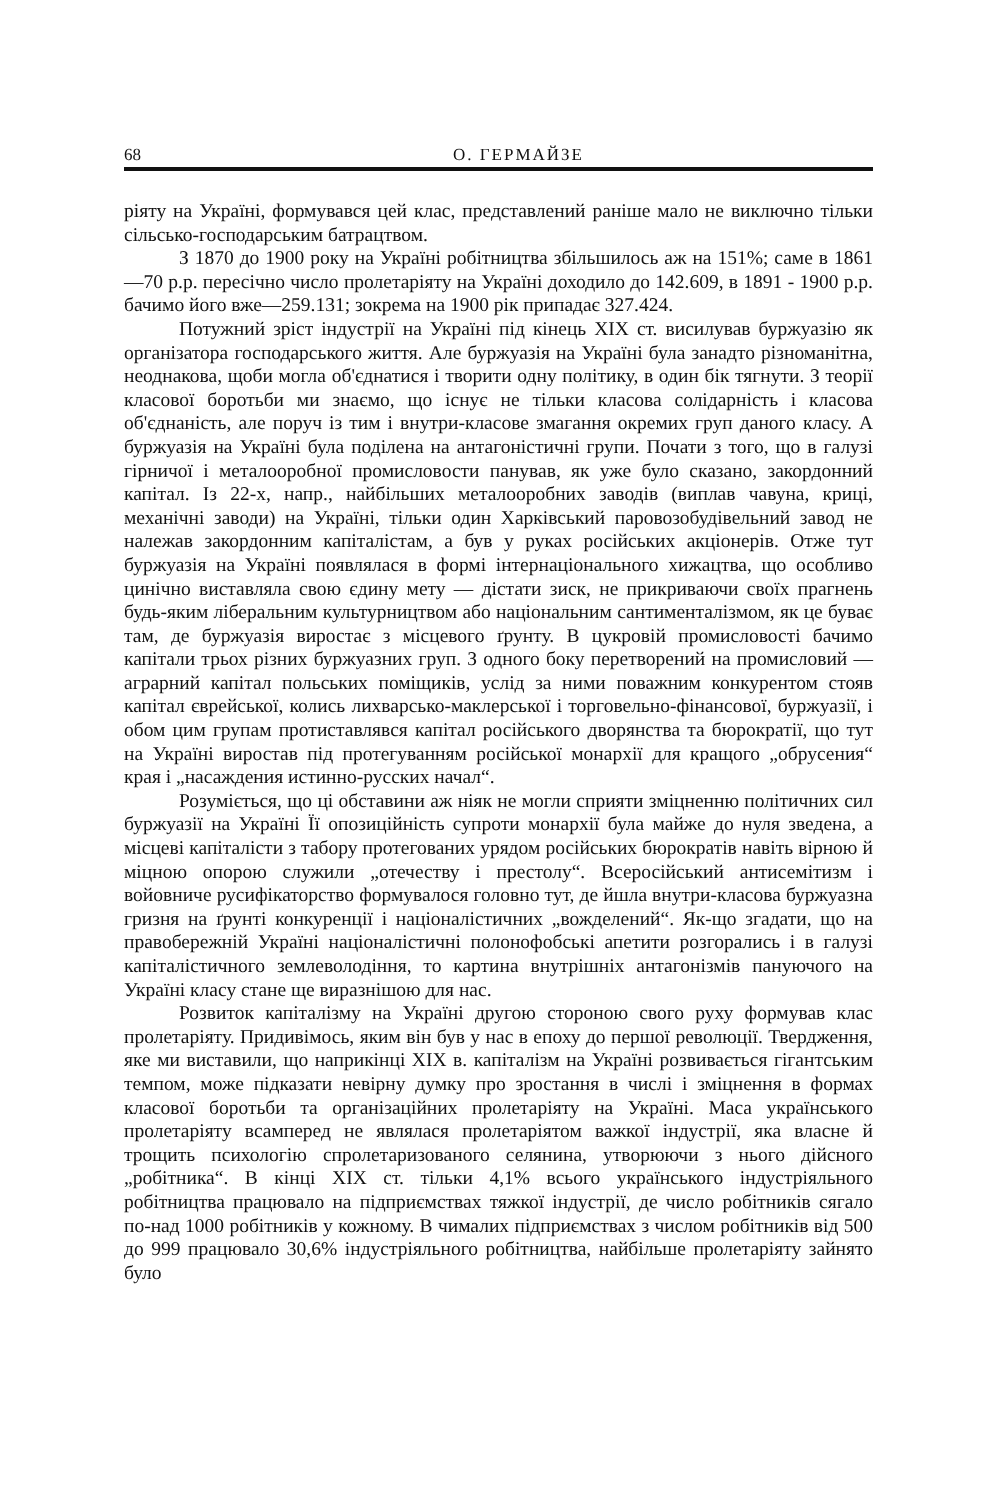68 О. ГЕРМАЙЗЕ
ріяту на Україні, формувався цей клас, представлений раніше мало не виключно тільки сільсько-господарським батрацтвом.
З 1870 до 1900 року на Україні робітництва збільшилось аж на 151%; саме в 1861—70 р.р. пересічно число пролетаріяту на Україні доходило до 142.609, в 1891 - 1900 р.р. бачимо його вже—259.131; зокрема на 1900 рік припадає 327.424.
Потужний зріст індустрії на Україні під кінець XIX ст. висилував буржуазію як організатора господарського життя. Але буржуазія на Україні була занадто різноманітна, неоднакова, щоби могла об'єднатися і творити одну політику, в один бік тягнути. З теорії класової боротьби ми знаємо, що існує не тільки класова солідарність і класова об'єднаність, але поруч із тим і внутри-класове змагання окремих груп даного класу. А буржуазія на Україні була поділена на антагоністичні групи. Почати з того, що в галузі гірничої і металооробної промисловости панував, як уже було сказано, закордонний капітал. Із 22-х, напр., найбільших металооробних заводів (виплав чавуна, криці, механічні заводи) на Україні, тільки один Харківський паровозобудівельний завод не належав закордонним капіталістам, а був у руках російських акціонерів. Отже тут буржуазія на Україні появлялася в формі інтернаціонального хижацтва, що особливо цинічно виставляла свою єдину мету — дістати зиск, не прикриваючи своїх прагнень будь-яким ліберальним культурництвом або національним сантименталізмом, як це буває там, де буржуазія виростає з місцевого ґрунту. В цукровій промисловості бачимо капітали трьох різних буржуазних груп. З одного боку перетворений на промисловий — аграрний капітал польських поміщиків, услід за ними поважним конкурентом стояв капітал єврейської, колись лихварсько-маклерської і торговельно-фінансової, буржуазії, і обом цим групам протиставлявся капітал російського дворянства та бюрократії, що тут на Україні виростав під протегуванням російської монархії для кращого „обрусения“ края і „насаждения истинно-русских начал“.
Розуміється, що ці обставини аж ніяк не могли сприяти зміцненню політичних сил буржуазії на Україні Її опозиційність супроти монархії була майже до нуля зведена, а місцеві капіталісти з табору протегованих урядом російських бюрократів навіть вірною й міцною опорою служили „отечеству і престолу“. Всеросійський антисемітизм і войовниче русифікаторство формувалося головно тут, де йшла внутри-класова буржуазна гризня на ґрунті конкуренції і націоналістичних „вожделений“. Як-що згадати, що на правобережній Україні націоналістичні полонофобські апетити розгорались і в галузі капіталістичного землеволодіння, то картина внутрішніх антагонізмів пануючого на Україні класу стане ще виразнішою для нас.
Розвиток капіталізму на Україні другою стороною свого руху формував клас пролетаріяту. Придивімось, яким він був у нас в епоху до першої революції. Твердження, яке ми виставили, що наприкінці XIX в. капіталізм на Україні розвивається гігантським темпом, може підказати невірну думку про зростання в числі і зміцнення в формах класової боротьби та організаційних пролетаріяту на Україні. Маса українського пролетаріяту всамперед не являлася пролетаріятом важкої індустрії, яка власне й трощить психологію спролетаризованого селянина, утворюючи з нього дійсного „робітника“. В кінці XIX ст. тільки 4,1% всього українського індустріяльного робітництва працювало на підприємствах тяжкої індустрії, де число робітників сягало по-над 1000 робітників у кожному. В чималих підприємствах з числом робітників від 500 до 999 працювало 30,6% індустріяльного робітництва, найбільше пролетаріяту зайнято було